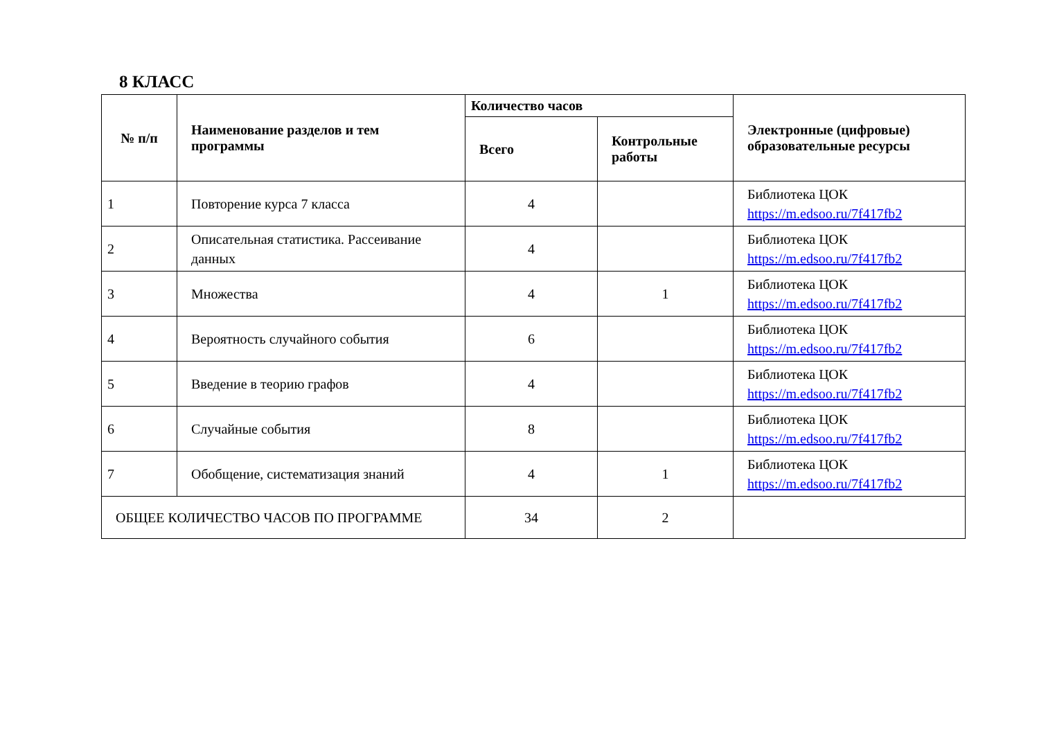8 КЛАСС
| № п/п | Наименование разделов и тем программы | Количество часов | | Электронные (цифровые) образовательные ресурсы |
| --- | --- | --- | --- | --- |
| | | Всего | Контрольные работы | |
| 1 | Повторение курса 7 класса | 4 | | Библиотека ЦОК https://m.edsoo.ru/7f417fb2 |
| 2 | Описательная статистика. Рассеивание данных | 4 | | Библиотека ЦОК https://m.edsoo.ru/7f417fb2 |
| 3 | Множества | 4 | 1 | Библиотека ЦОК https://m.edsoo.ru/7f417fb2 |
| 4 | Вероятность случайного события | 6 | | Библиотека ЦОК https://m.edsoo.ru/7f417fb2 |
| 5 | Введение в теорию графов | 4 | | Библиотека ЦОК https://m.edsoo.ru/7f417fb2 |
| 6 | Случайные события | 8 | | Библиотека ЦОК https://m.edsoo.ru/7f417fb2 |
| 7 | Обобщение, систематизация знаний | 4 | 1 | Библиотека ЦОК https://m.edsoo.ru/7f417fb2 |
| ОБЩЕЕ КОЛИЧЕСТВО ЧАСОВ ПО ПРОГРАММЕ | | 34 | 2 | |